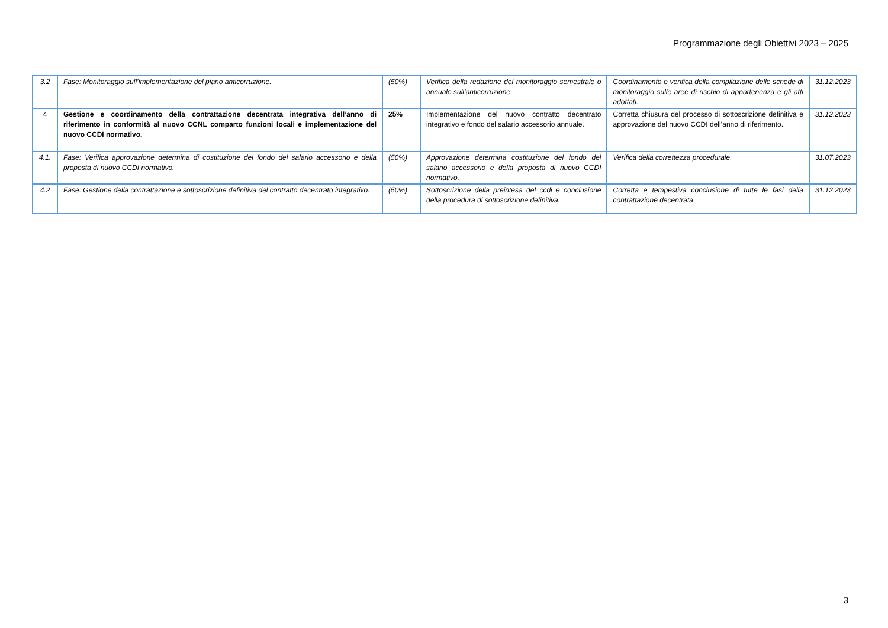Programmazione degli Obiettivi 2023 – 2025
| 3.2 | Fase: Monitoraggio sull’implementazione del piano anticorruzione. | (50%) | Verifica della redazione del monitoraggio semestrale o annuale sull’anticorruzione. | Coordinamento e verifica della compilazione delle schede di monitoraggio sulle aree di rischio di appartenenza e gli atti adottati. | 31.12.2023 |
| 4 | Gestione e coordinamento della contrattazione decentrata integrativa dell’anno di riferimento in conformità al nuovo CCNL comparto funzioni locali e implementazione del nuovo CCDI normativo. | 25% | Implementazione del nuovo contratto decentrato integrativo e fondo del salario accessorio annuale. | Corretta chiusura del processo di sottoscrizione definitiva e approvazione del nuovo CCDI dell’anno di riferimento. | 31.12.2023 |
| 4.1. | Fase: Verifica approvazione determina di costituzione del fondo del salario accessorio e della proposta di nuovo CCDI normativo. | (50%) | Approvazione determina costituzione del fondo del salario accessorio e della proposta di nuovo CCDI normativo. | Verifica della correttezza procedurale. | 31.07.2023 |
| 4.2 | Fase: Gestione della contrattazione e sottoscrizione definitiva del contratto decentrato integrativo. | (50%) | Sottoscrizione della preintesa del ccdi e conclusione della procedura di sottoscrizione definitiva. | Corretta e tempestiva conclusione di tutte le fasi della contrattazione decentrata. | 31.12.2023 |
3